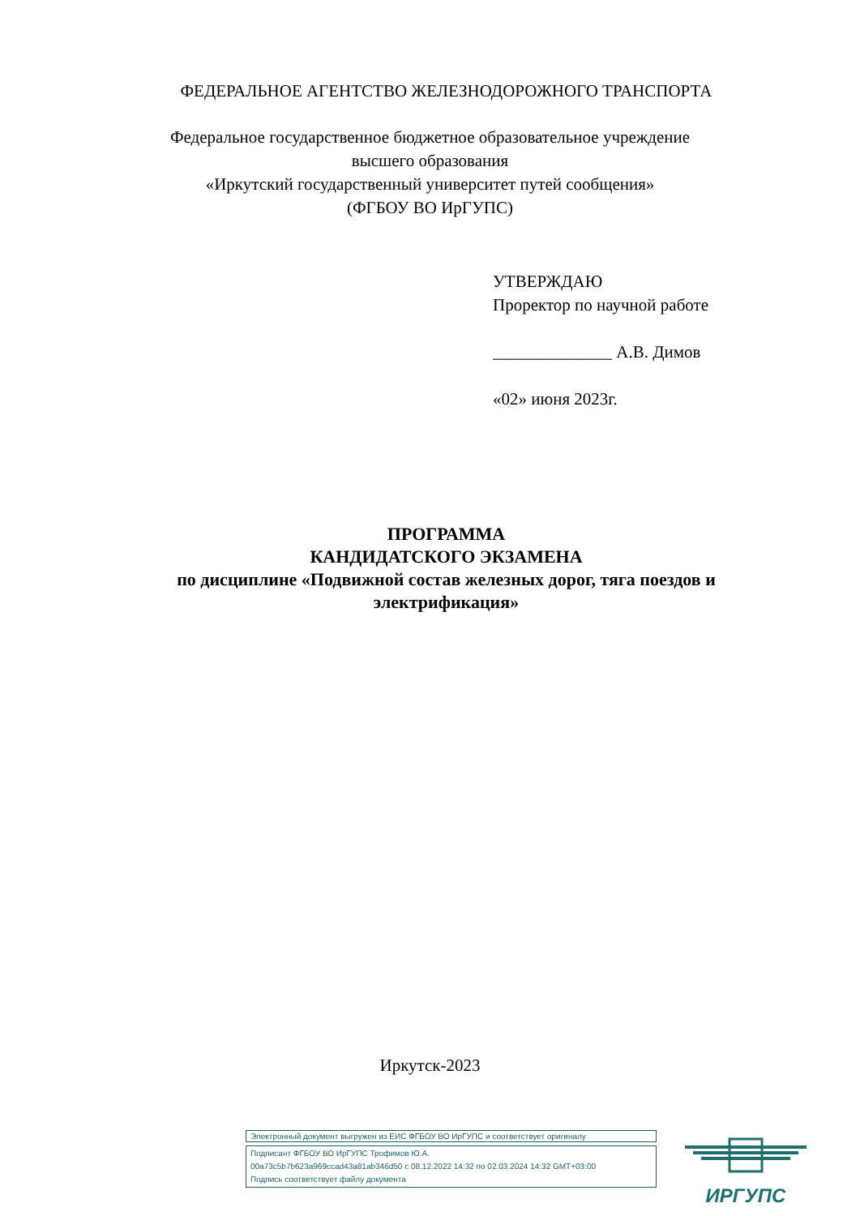ФЕДЕРАЛЬНОЕ АГЕНТСТВО ЖЕЛЕЗНОДОРОЖНОГО ТРАНСПОРТА
Федеральное государственное бюджетное образовательное учреждение
высшего образования
«Иркутский государственный университет путей сообщения»
(ФГБОУ ВО ИрГУПС)
УТВЕРЖДАЮ
Проректор по научной работе
______________ А.В. Димов
«02» июня 2023г.
ПРОГРАММА
КАНДИДАТСКОГО ЭКЗАМЕНА
по дисциплине «Подвижной состав железных дорог, тяга поездов и электрификация»
Иркутск-2023
Электронный документ выгружен из ЕИС ФГБОУ ВО ИрГУПС и соответствует оригиналу
Подписант ФГБОУ ВО ИрГУПС Трофимов Ю.А.
00a73c5b7b623a969ccad43a81ab346d50 с 08.12.2022 14:32 по 02.03.2024 14:32 GMT+03:00
Подпись соответствует файлу документа
ИРГУПС